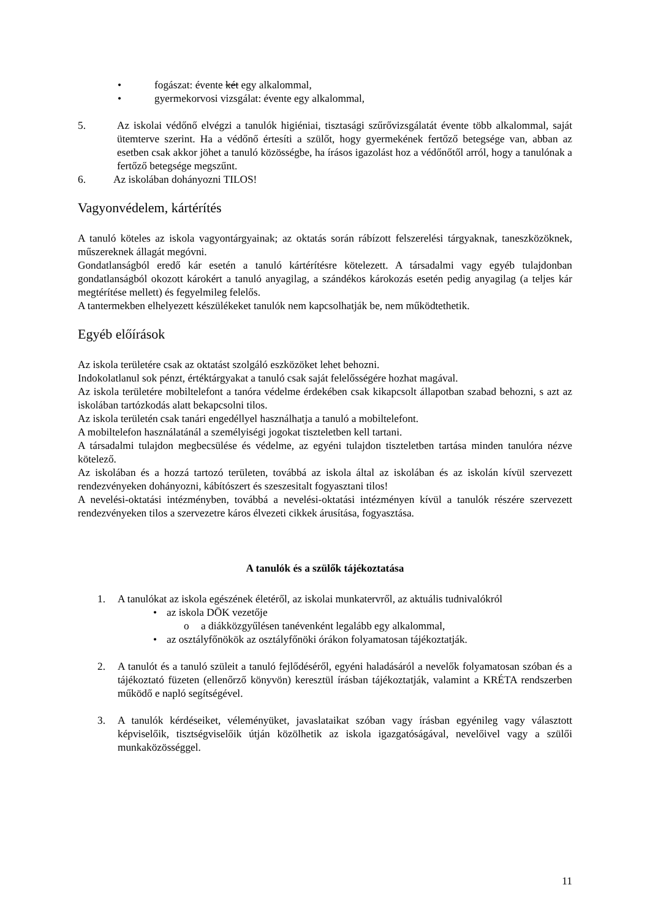• fogászat: évente két egy alkalommal,
• gyermekorvosi vizsgálat: évente egy alkalommal,
5. Az iskolai védőnő elvégzi a tanulók higiéniai, tisztasági szűrővizsgálatát évente több alkalommal, saját ütemterve szerint. Ha a védőnő értesíti a szülőt, hogy gyermekének fertőző betegsége van, abban az esetben csak akkor jöhet a tanuló közösségbe, ha írásos igazolást hoz a védőnőtől arról, hogy a tanulónak a fertőző betegsége megszűnt.
6. Az iskolában dohányozni TILOS!
Vagyonvédelem, kártérítés
A tanuló köteles az iskola vagyontárgyainak; az oktatás során rábízott felszerelési tárgyaknak, taneszközöknek, műszereknek állagát megóvni.
Gondatlanságból eredő kár esetén a tanuló kártérítésre kötelezett. A társadalmi vagy egyéb tulajdonban gondatlanságból okozott károkért a tanuló anyagilag, a szándékos károkozás esetén pedig anyagilag (a teljes kár megtérítése mellett) és fegyelmileg felelős.
A tantermekben elhelyezett készülékeket tanulók nem kapcsolhatják be, nem működtethetik.
Egyéb előírások
Az iskola területére csak az oktatást szolgáló eszközöket lehet behozni.
Indokolatlanul sok pénzt, értéktárgyakat a tanuló csak saját felelősségére hozhat magával.
Az iskola területére mobiltelefont a tanóra védelme érdekében csak kikapcsolt állapotban szabad behozni, s azt az iskolában tartózkodás alatt bekapcsolni tilos.
Az iskola területén csak tanári engedéllyel használhatja a tanuló a mobiltelefont.
A mobiltelefon használatánál a személyiségi jogokat tiszteletben kell tartani.
A társadalmi tulajdon megbecsülése és védelme, az egyéni tulajdon tiszteletben tartása minden tanulóra nézve kötelező.
Az iskolában és a hozzá tartozó területen, továbbá az iskola által az iskolában és az iskolán kívül szervezett rendezvényeken dohányozni, kábítószert és szeszesitalt fogyasztani tilos!
A nevelési-oktatási intézményben, továbbá a nevelési-oktatási intézményen kívül a tanulók részére szervezett rendezvényeken tilos a szervezetre káros élvezeti cikkek árusítása, fogyasztása.
A tanulók és a szülők tájékoztatása
1. A tanulókat az iskola egészének életéről, az iskolai munkatervről, az aktuális tudnivalókról
• az iskola DÖK vezetője
o a diákközgyűlésen tanévenként legalább egy alkalommal,
• az osztályfőnökök az osztályfőnöki órákon folyamatosan tájékoztatják.
2. A tanulót és a tanuló szüleit a tanuló fejlődéséről, egyéni haladásáról a nevelők folyamatosan szóban és a tájékoztató füzeten (ellenőrző könyvön) keresztül írásban tájékoztatják, valamint a KRÉTA rendszerben működő e napló segítségével.
3. A tanulók kérdéseiket, véleményüket, javaslataikat szóban vagy írásban egyénileg vagy választott képviselőik, tisztségviselőik útján közölhetik az iskola igazgatóságával, nevelőivel vagy a szülői munkaközösséggel.
11